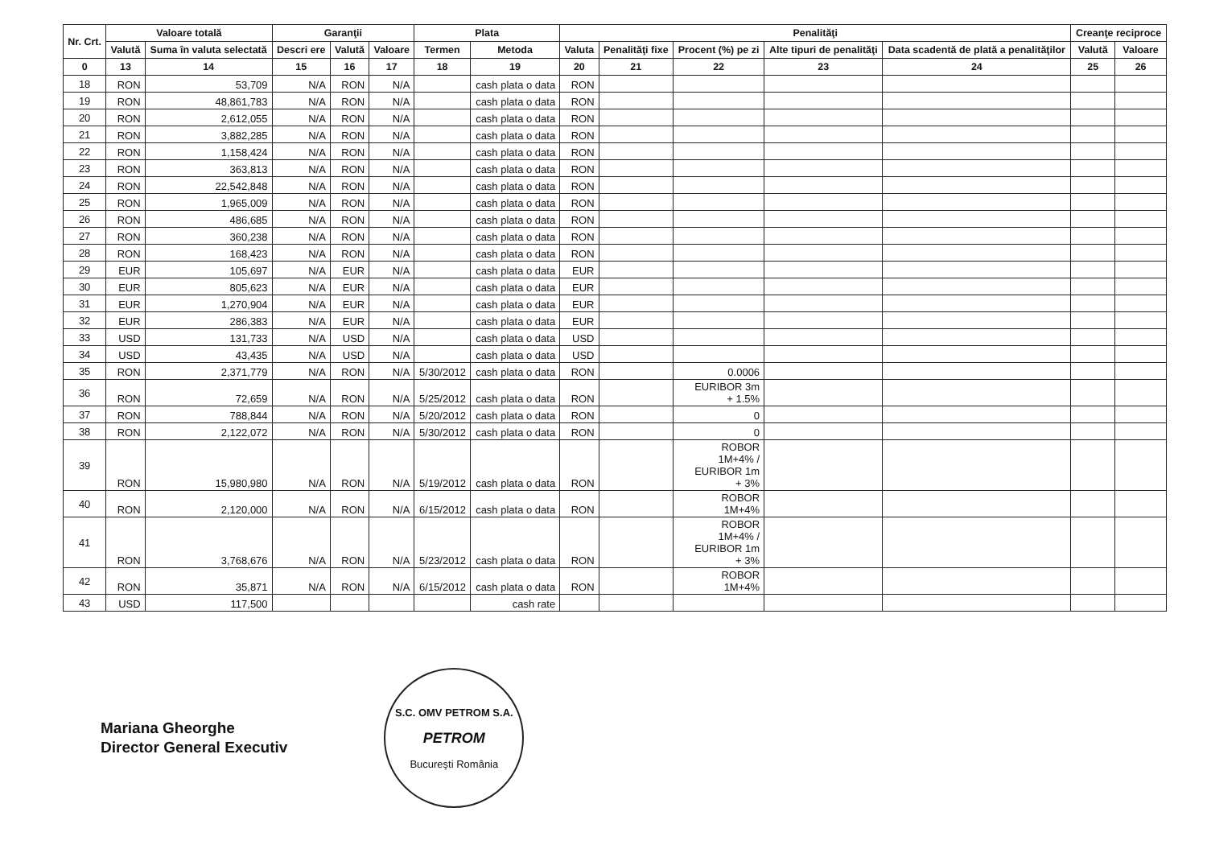| Nr. Crt. | Valoare totală | | Garanţii | | | Plata | | Penalităţi | | | | | Creanţe reciproce | |
| --- | --- | --- | --- | --- | --- | --- | --- | --- | --- | --- | --- | --- | --- | --- |
| | Valută | Suma în valuta selectată | Descri ere | Valută | Valoare | Termen | Metoda | Valuta | Penalităţi fixe | Procent (%) pe zi | Alte tipuri de penalităţi | Data scadentă de plată a penalităţilor | Valută | Valoare |
| 0 | 13 | 14 | 15 | 16 | 17 | 18 | 19 | 20 | 21 | 22 | 23 | 24 | 25 | 26 |
| 18 | RON | 53,709 | N/A | RON | N/A | | cash plata o data | RON | | | | | | |
| 19 | RON | 48,861,783 | N/A | RON | N/A | | cash plata o data | RON | | | | | | |
| 20 | RON | 2,612,055 | N/A | RON | N/A | | cash plata o data | RON | | | | | | |
| 21 | RON | 3,882,285 | N/A | RON | N/A | | cash plata o data | RON | | | | | | |
| 22 | RON | 1,158,424 | N/A | RON | N/A | | cash plata o data | RON | | | | | | |
| 23 | RON | 363,813 | N/A | RON | N/A | | cash plata o data | RON | | | | | | |
| 24 | RON | 22,542,848 | N/A | RON | N/A | | cash plata o data | RON | | | | | | |
| 25 | RON | 1,965,009 | N/A | RON | N/A | | cash plata o data | RON | | | | | | |
| 26 | RON | 486,685 | N/A | RON | N/A | | cash plata o data | RON | | | | | | |
| 27 | RON | 360,238 | N/A | RON | N/A | | cash plata o data | RON | | | | | | |
| 28 | RON | 168,423 | N/A | RON | N/A | | cash plata o data | RON | | | | | | |
| 29 | EUR | 105,697 | N/A | EUR | N/A | | cash plata o data | EUR | | | | | | |
| 30 | EUR | 805,623 | N/A | EUR | N/A | | cash plata o data | EUR | | | | | | |
| 31 | EUR | 1,270,904 | N/A | EUR | N/A | | cash plata o data | EUR | | | | | | |
| 32 | EUR | 286,383 | N/A | EUR | N/A | | cash plata o data | EUR | | | | | | |
| 33 | USD | 131,733 | N/A | USD | N/A | | cash plata o data | USD | | | | | | |
| 34 | USD | 43,435 | N/A | USD | N/A | | cash plata o data | USD | | | | | | |
| 35 | RON | 2,371,779 | N/A | RON | N/A | 5/30/2012 | cash plata o data | RON | | 0.0006 | | | | |
| 36 | RON | 72,659 | N/A | RON | N/A | 5/25/2012 | cash plata o data | RON | | EURIBOR 3m + 1.5% | | | | |
| 37 | RON | 788,844 | N/A | RON | N/A | 5/20/2012 | cash plata o data | RON | | 0 | | | | |
| 38 | RON | 2,122,072 | N/A | RON | N/A | 5/30/2012 | cash plata o data | RON | | 0 | | | | |
| 39 | RON | 15,980,980 | N/A | RON | N/A | 5/19/2012 | cash plata o data | RON | | ROBOR 1M+4% / EURIBOR 1m + 3% | | | | |
| 40 | RON | 2,120,000 | N/A | RON | N/A | 6/15/2012 | cash plata o data | RON | | ROBOR 1M+4% | | | | |
| 41 | RON | 3,768,676 | N/A | RON | N/A | 5/23/2012 | cash plata o data | RON | | ROBOR 1M+4% / EURIBOR 1m + 3% | | | | |
| 42 | RON | 35,871 | N/A | RON | N/A | 6/15/2012 | cash plata o data | RON | | ROBOR 1M+4% | | | | |
| 43 | USD | 117,500 | | | | | cash rate | | | | | | | |
Mariana Gheorghe
Director General Executiv
S.C. OMV PETROM S.A.
PETROM
Bucureşti România